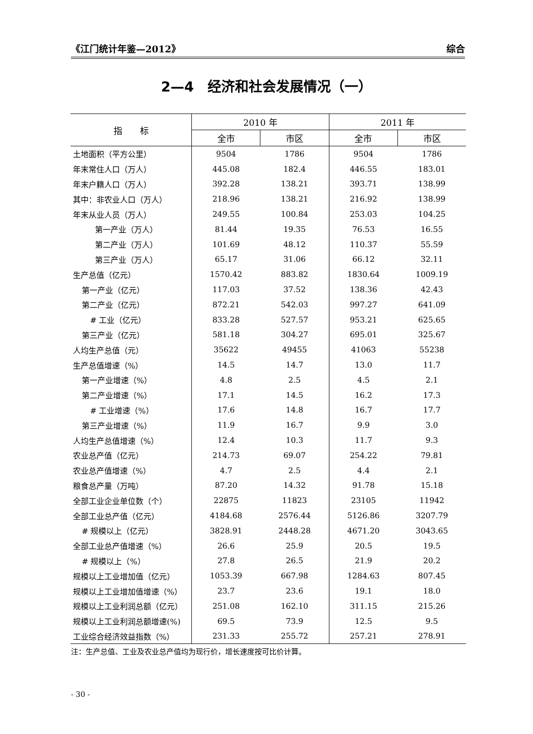《江门统计年鉴—2012》 综合
2—4　经济和社会发展情况（一）
| 指 标 | 2010 年 | | 2011 年 | |
| --- | --- | --- | --- | --- |
| | 全市 | 市区 | 全市 | 市区 |
| 土地面积（平方公里） | 9504 | 1786 | 9504 | 1786 |
| 年末常住人口（万人） | 445.08 | 182.4 | 446.55 | 183.01 |
| 年末户籍人口（万人） | 392.28 | 138.21 | 393.71 | 138.99 |
| 其中：非农业人口（万人） | 218.96 | 138.21 | 216.92 | 138.99 |
| 年末从业人员（万人） | 249.55 | 100.84 | 253.03 | 104.25 |
| 第一产业（万人） | 81.44 | 19.35 | 76.53 | 16.55 |
| 第二产业（万人） | 101.69 | 48.12 | 110.37 | 55.59 |
| 第三产业（万人） | 65.17 | 31.06 | 66.12 | 32.11 |
| 生产总值（亿元） | 1570.42 | 883.82 | 1830.64 | 1009.19 |
| 第一产业（亿元） | 117.03 | 37.52 | 138.36 | 42.43 |
| 第二产业（亿元） | 872.21 | 542.03 | 997.27 | 641.09 |
| # 工业（亿元） | 833.28 | 527.57 | 953.21 | 625.65 |
| 第三产业（亿元） | 581.18 | 304.27 | 695.01 | 325.67 |
| 人均生产总值（元） | 35622 | 49455 | 41063 | 55238 |
| 生产总值增速（%） | 14.5 | 14.7 | 13.0 | 11.7 |
| 第一产业增速（%） | 4.8 | 2.5 | 4.5 | 2.1 |
| 第二产业增速（%） | 17.1 | 14.5 | 16.2 | 17.3 |
| # 工业增速（%） | 17.6 | 14.8 | 16.7 | 17.7 |
| 第三产业增速（%） | 11.9 | 16.7 | 9.9 | 3.0 |
| 人均生产总值增速（%） | 12.4 | 10.3 | 11.7 | 9.3 |
| 农业总产值（亿元） | 214.73 | 69.07 | 254.22 | 79.81 |
| 农业总产值增速（%） | 4.7 | 2.5 | 4.4 | 2.1 |
| 粮食总产量（万吨） | 87.20 | 14.32 | 91.78 | 15.18 |
| 全部工业企业单位数（个） | 22875 | 11823 | 23105 | 11942 |
| 全部工业总产值（亿元） | 4184.68 | 2576.44 | 5126.86 | 3207.79 |
| # 规模以上（亿元） | 3828.91 | 2448.28 | 4671.20 | 3043.65 |
| 全部工业总产值增速（%） | 26.6 | 25.9 | 20.5 | 19.5 |
| # 规模以上（%） | 27.8 | 26.5 | 21.9 | 20.2 |
| 规模以上工业增加值（亿元） | 1053.39 | 667.98 | 1284.63 | 807.45 |
| 规模以上工业增加值增速（%） | 23.7 | 23.6 | 19.1 | 18.0 |
| 规模以上工业利润总额（亿元） | 251.08 | 162.10 | 311.15 | 215.26 |
| 规模以上工业利润总额增速(%) | 69.5 | 73.9 | 12.5 | 9.5 |
| 工业综合经济效益指数（%） | 231.33 | 255.72 | 257.21 | 278.91 |
注：生产总值、工业及农业总产值均为现行价，增长速度按可比价计算。
- 30 -